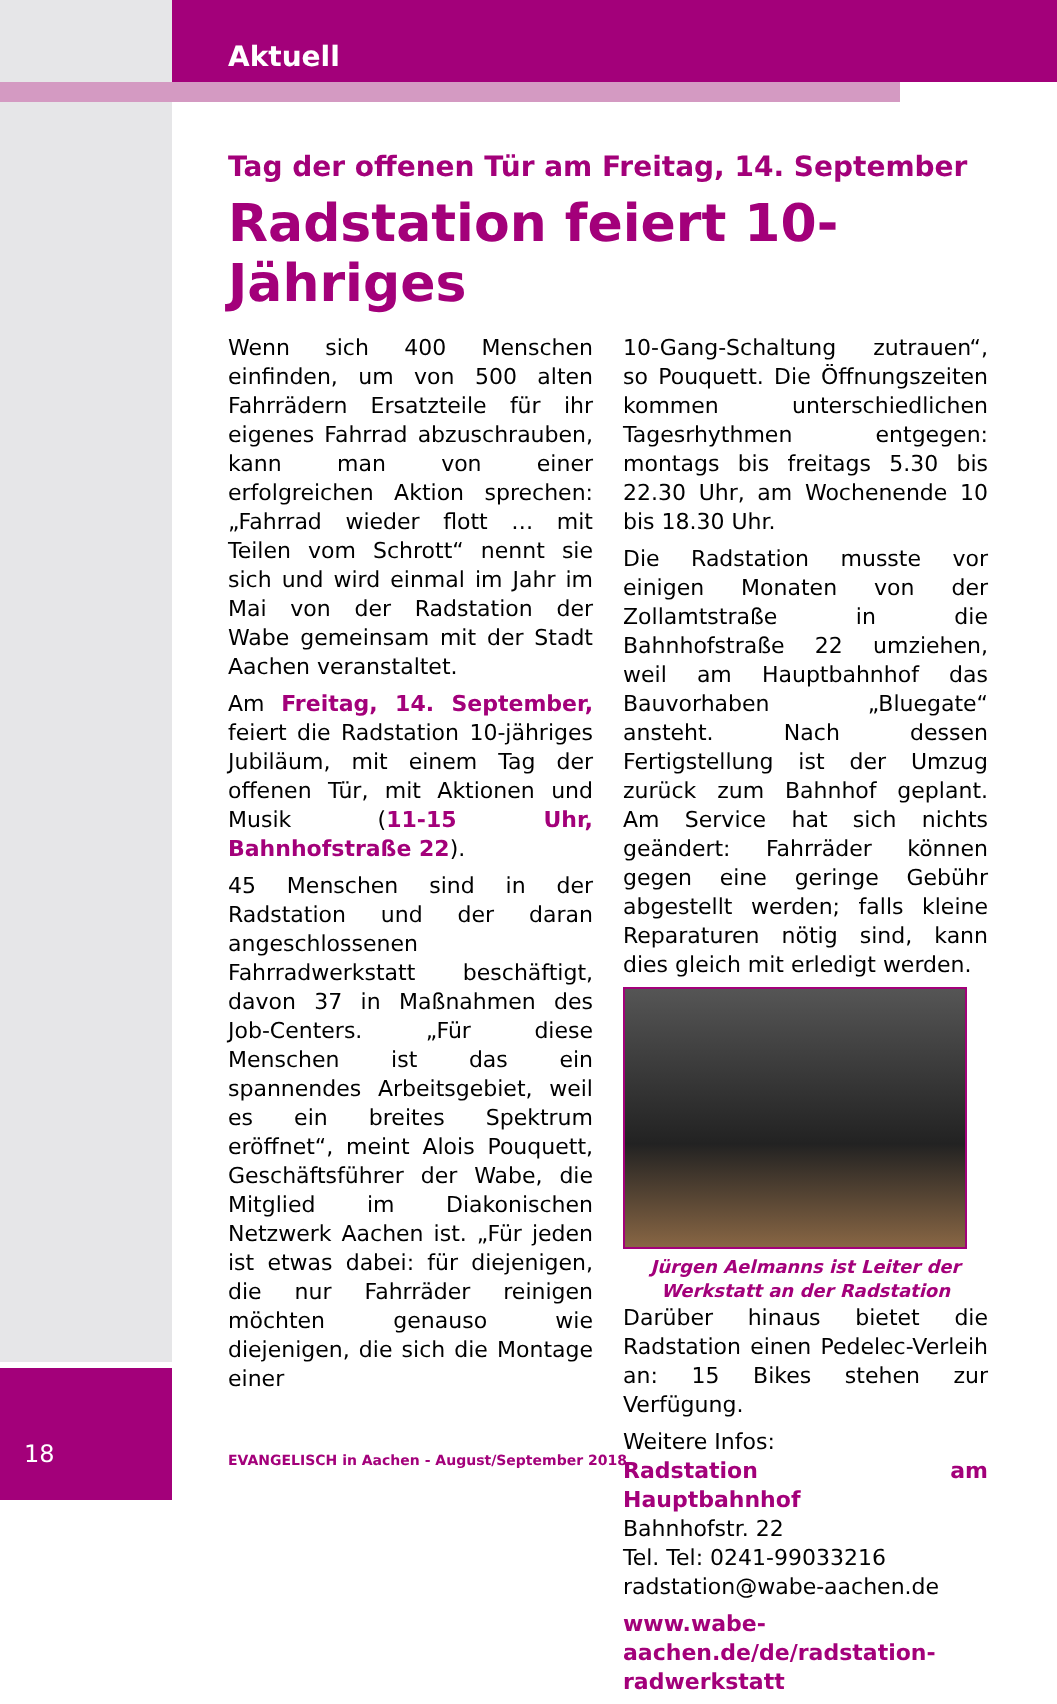Aktuell
Tag der offenen Tür am Freitag, 14. September
Radstation feiert 10-Jähriges
Wenn sich 400 Menschen einfinden, um von 500 alten Fahrrädern Ersatzteile für ihr eigenes Fahrrad abzuschrauben, kann man von einer erfolgreichen Aktion sprechen: „Fahrrad wieder flott … mit Teilen vom Schrott“ nennt sie sich und wird einmal im Jahr im Mai von der Radstation der Wabe gemeinsam mit der Stadt Aachen veranstaltet.
Am Freitag, 14. September, feiert die Radstation 10-jähriges Jubiläum, mit einem Tag der offenen Tür, mit Aktionen und Musik (11-15 Uhr, Bahnhofstraße 22).
45 Menschen sind in der Radstation und der daran angeschlossenen Fahrradwerkstatt beschäftigt, davon 37 in Maßnahmen des Job-Centers. „Für diese Menschen ist das ein spannendes Arbeitsgebiet, weil es ein breites Spektrum eröffnet“, meint Alois Pouquett, Geschäftsführer der Wabe, die Mitglied im Diakonischen Netzwerk Aachen ist. „Für jeden ist etwas dabei: für diejenigen, die nur Fahrräder reinigen möchten genauso wie diejenigen, die sich die Montage einer
10-Gang-Schaltung zutrauen“, so Pouquett. Die Öffnungszeiten kommen unterschiedlichen Tagesrhythmen entgegen: montags bis freitags 5.30 bis 22.30 Uhr, am Wochenende 10 bis 18.30 Uhr.
Die Radstation musste vor einigen Monaten von der Zollamtstraße in die Bahnhofstraße 22 umziehen, weil am Hauptbahnhof das Bauvorhaben „Bluegate“ ansteht. Nach dessen Fertigstellung ist der Umzug zurück zum Bahnhof geplant. Am Service hat sich nichts geändert: Fahrräder können gegen eine geringe Gebühr abgestellt werden; falls kleine Reparaturen nötig sind, kann dies gleich mit erledigt werden.
Jürgen Aelmanns ist Leiter der Werkstatt an der Radstation
Darüber hinaus bietet die Radstation einen Pedelec-Verleih an: 15 Bikes stehen zur Verfügung.
Weitere Infos:
Radstation am Hauptbahnhof
Bahnhofstr. 22
Tel. Tel: 0241-99033216
radstation@wabe-aachen.de
www.wabe-aachen.de/de/radstation-radwerkstatt
18
EVANGELISCH in Aachen - August/September 2018